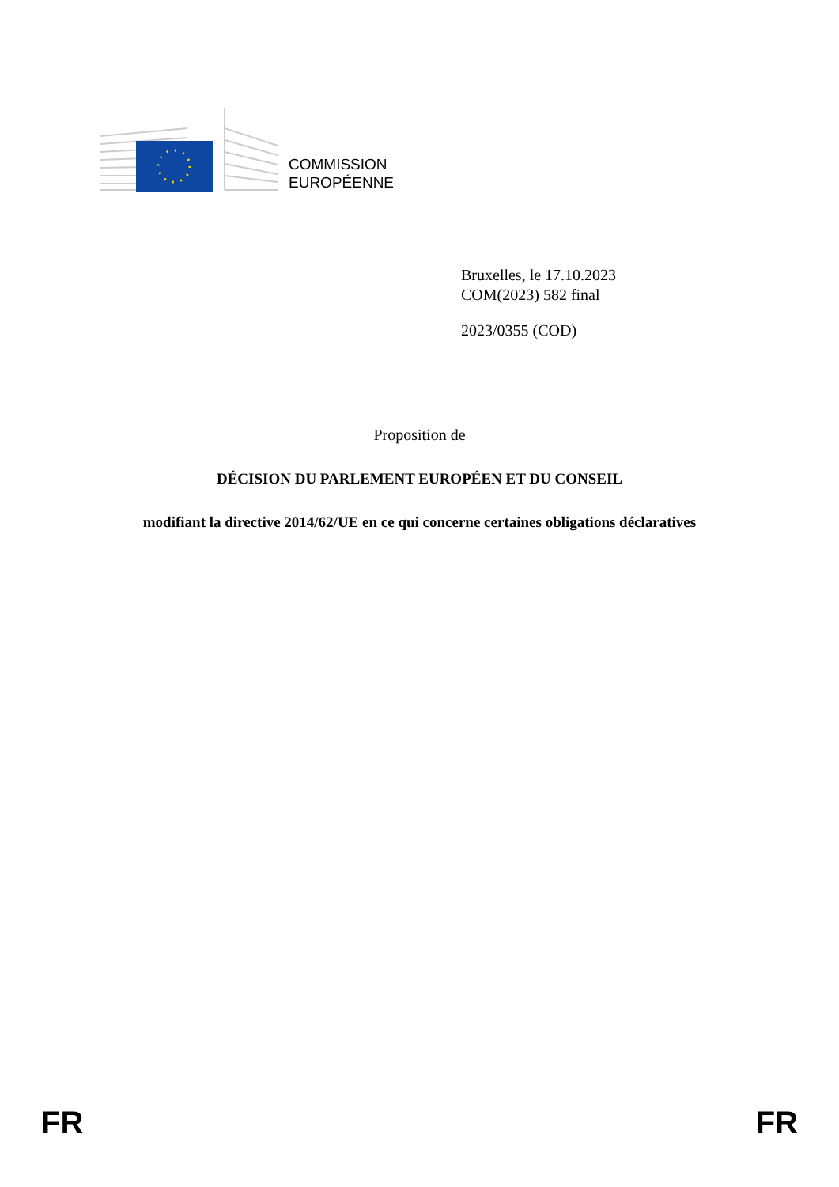COMMISSION
EUROPÉENNE
Bruxelles, le 17.10.2023
COM(2023) 582 final
2023/0355 (COD)
Proposition de
DÉCISION DU PARLEMENT EUROPÉEN ET DU CONSEIL
modifiant la directive 2014/62/UE en ce qui concerne certaines obligations déclaratives
FR FR